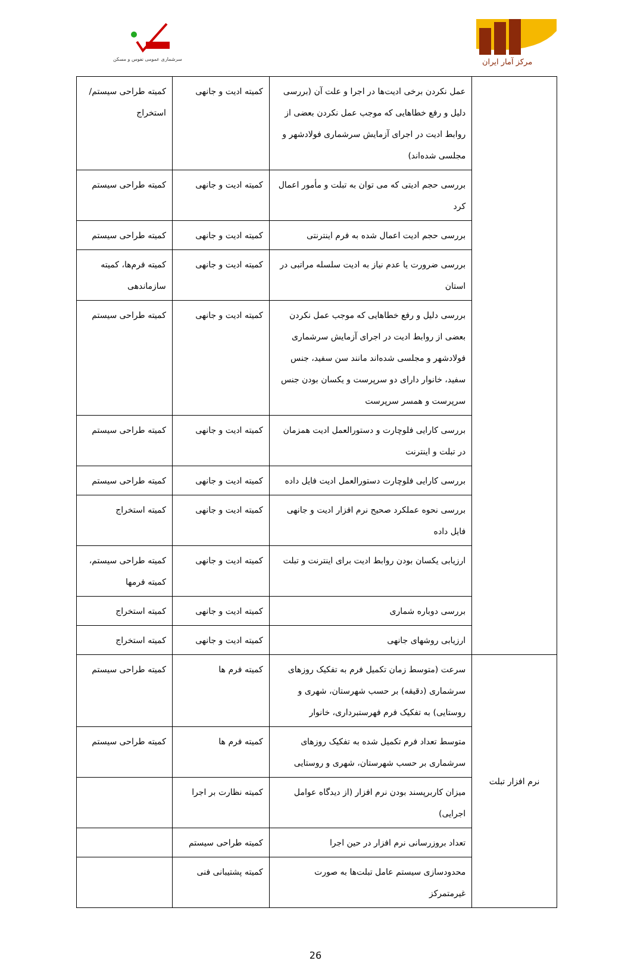سرشماری عمومی نفوس و مسکن
مرکز آمار ایران
| | عمل نکردن برخی ادیت‌ها در اجرا و علت آن (بررسی دلیل و رفع خطاهایی که موجب عمل نکردن بعضی از روابط ادیت در اجرای آزمایش سرشماری فولادشهر و مجلسی شده‌اند) | کمیته ادیت و جانهی | کمیته طراحی سیستم/ استخراج |
| | بررسی حجم ادیتی که می توان به تبلت و مأمور اعمال کرد | کمیته ادیت و جانهی | کمیته طراحی سیستم |
| | بررسی حجم ادیت اعمال شده به فرم اینترنتی | کمیته ادیت و جانهی | کمیته طراحی سیستم |
| | بررسی ضرورت یا عدم نیاز به ادیت سلسله مراتبی در استان | کمیته ادیت و جانهی | کمیته فرم‌ها، کمیته سازماندهی |
| | بررسی دلیل و رفع خطاهایی که موجب عمل نکردن بعضی از روابط ادیت در اجرای آزمایش سرشماری فولادشهر و مجلسی شده‌اند مانند سن سفید، جنس سفید، خانوار دارای دو سرپرست و یکسان بودن جنس سرپرست و همسر سرپرست | کمیته ادیت و جانهی | کمیته طراحی سیستم |
| | بررسی کارایی فلوچارت و دستورالعمل ادیت همزمان در تبلت و اینترنت | کمیته ادیت و جانهی | کمیته طراحی سیستم |
| | بررسی کارایی فلوچارت دستورالعمل ادیت فایل داده | کمیته ادیت و جانهی | کمیته طراحی سیستم |
| | بررسی نحوه عملکرد صحیح نرم افزار ادیت و جانهی فایل داده | کمیته ادیت و جانهی | کمیته استخراج |
| | ارزیابی یکسان بودن روابط ادیت برای اینترنت و تبلت | کمیته ادیت و جانهی | کمیته طراحی سیستم، کمیته فرمها |
| | بررسی دوباره شماری | کمیته ادیت و جانهی | کمیته استخراج |
| | ارزیابی روشهای جانهی | کمیته ادیت و جانهی | کمیته استخراج |
| نرم افزار تبلت | سرعت (متوسط زمان تکمیل فرم به تفکیک روزهای سرشماری (دقیقه) بر حسب شهرستان، شهری و روستایی) به تفکیک فرم فهرستبرداری، خانوار | کمیته فرم ها | کمیته طراحی سیستم |
| | متوسط تعداد فرم تکمیل شده به تفکیک روزهای سرشماری بر حسب شهرستان، شهری و روستایی | کمیته فرم ها | کمیته طراحی سیستم |
| | میزان کاربرپسند بودن نرم افزار (از دیدگاه عوامل اجرایی) | کمیته نظارت بر اجرا | |
| | تعداد بروزرسانی نرم افزار در حین اجرا | کمیته طراحی سیستم | |
| | محدودسازی سیستم عامل تبلت‌ها به صورت غیرمتمرکز | کمیته پشتیبانی فنی | |
26